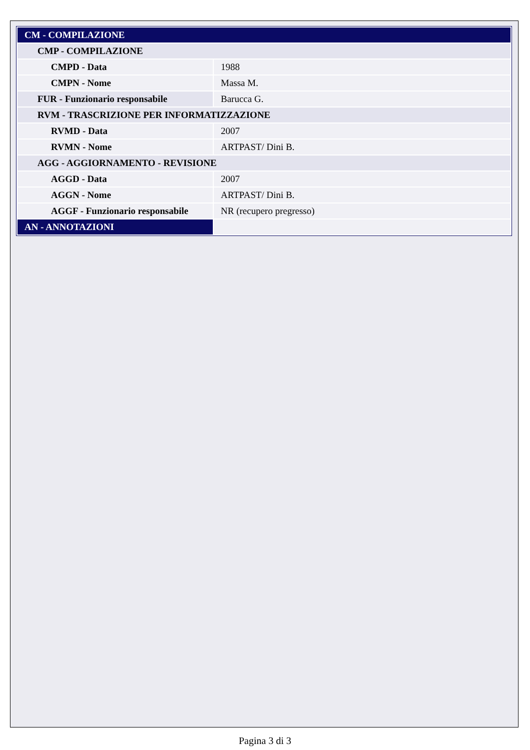| CM - COMPILAZIONE | |
| CMP - COMPILAZIONE | |
| CMPD - Data | 1988 |
| CMPN - Nome | Massa M. |
| FUR - Funzionario responsabile | Barucca G. |
| RVM - TRASCRIZIONE PER INFORMATIZZAZIONE | |
| RVMD - Data | 2007 |
| RVMN - Nome | ARTPAST/ Dini B. |
| AGG - AGGIORNAMENTO - REVISIONE | |
| AGGD - Data | 2007 |
| AGGN - Nome | ARTPAST/ Dini B. |
| AGGF - Funzionario responsabile | NR (recupero pregresso) |
| AN - ANNOTAZIONI | |
Pagina 3 di 3